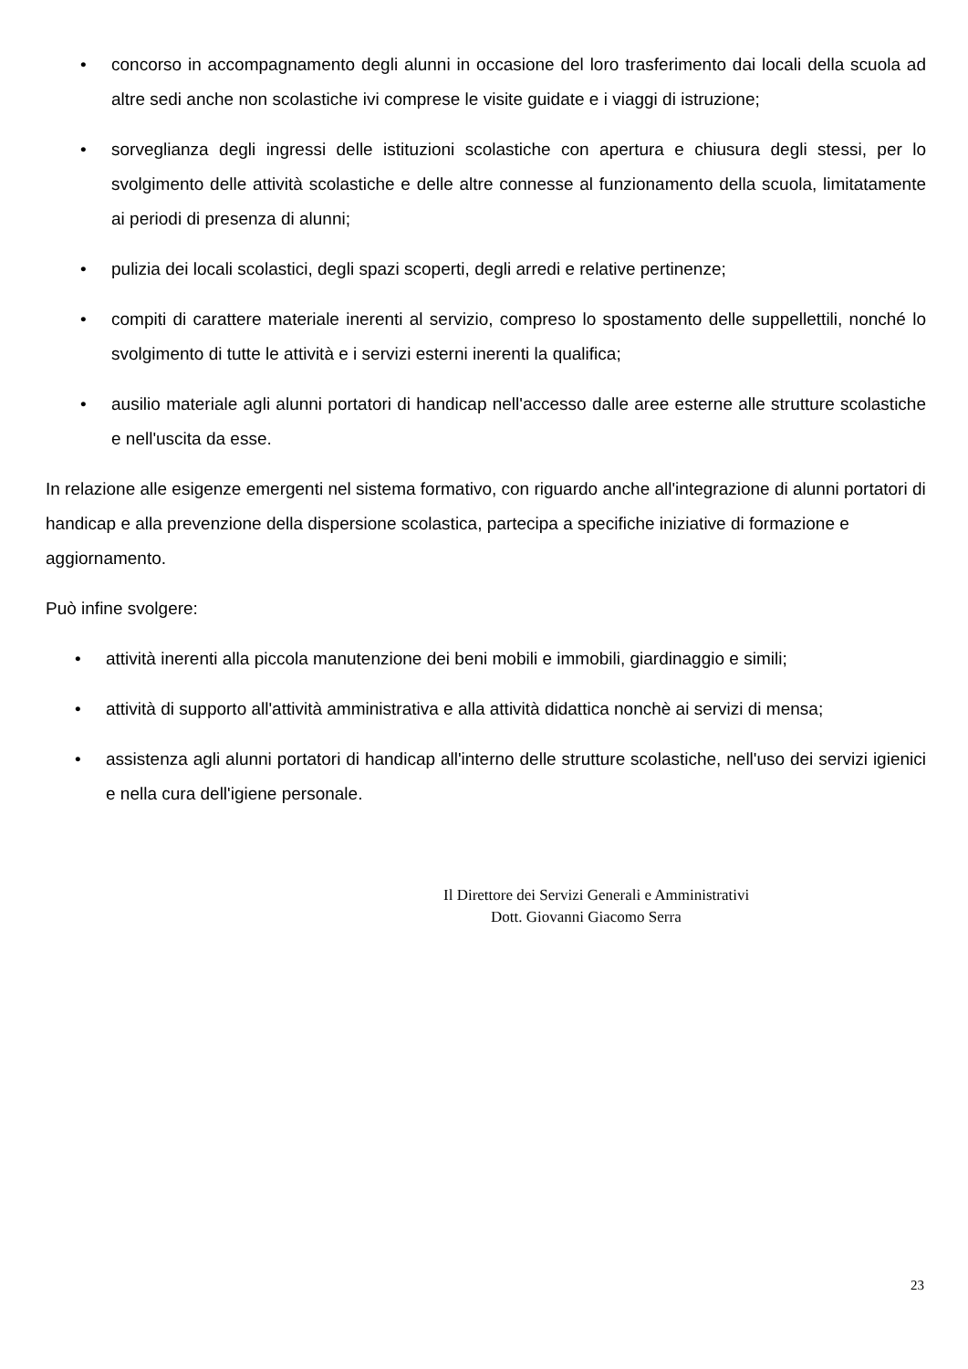• concorso in accompagnamento degli alunni in occasione del loro trasferimento dai locali della scuola ad altre sedi anche non scolastiche ivi comprese le visite guidate e i viaggi di istruzione;
• sorveglianza degli ingressi delle istituzioni scolastiche con apertura e chiusura degli stessi, per lo svolgimento delle attività scolastiche e delle altre connesse al funzionamento della scuola, limitatamente ai periodi di presenza di alunni;
• pulizia dei locali scolastici, degli spazi scoperti, degli arredi e relative pertinenze;
• compiti di carattere materiale inerenti al servizio, compreso lo spostamento delle suppellettili, nonché lo svolgimento di tutte le attività e i servizi esterni inerenti la qualifica;
• ausilio materiale agli alunni portatori di handicap nell'accesso dalle aree esterne alle strutture scolastiche e nell'uscita da esse.
In relazione alle esigenze emergenti nel sistema formativo, con riguardo anche all'integrazione di alunni portatori di handicap e alla prevenzione della dispersione scolastica, partecipa a specifiche iniziative di formazione e aggiornamento.
Può infine svolgere:
• attività inerenti alla piccola manutenzione dei beni mobili e immobili, giardinaggio e simili;
• attività di supporto all'attività amministrativa e alla attività didattica nonchè ai servizi di mensa;
• assistenza agli alunni portatori di handicap all'interno delle strutture scolastiche, nell'uso dei servizi igienici e nella cura dell'igiene personale.
Il Direttore dei Servizi Generali e Amministrativi
Dott. Giovanni Giacomo Serra
23